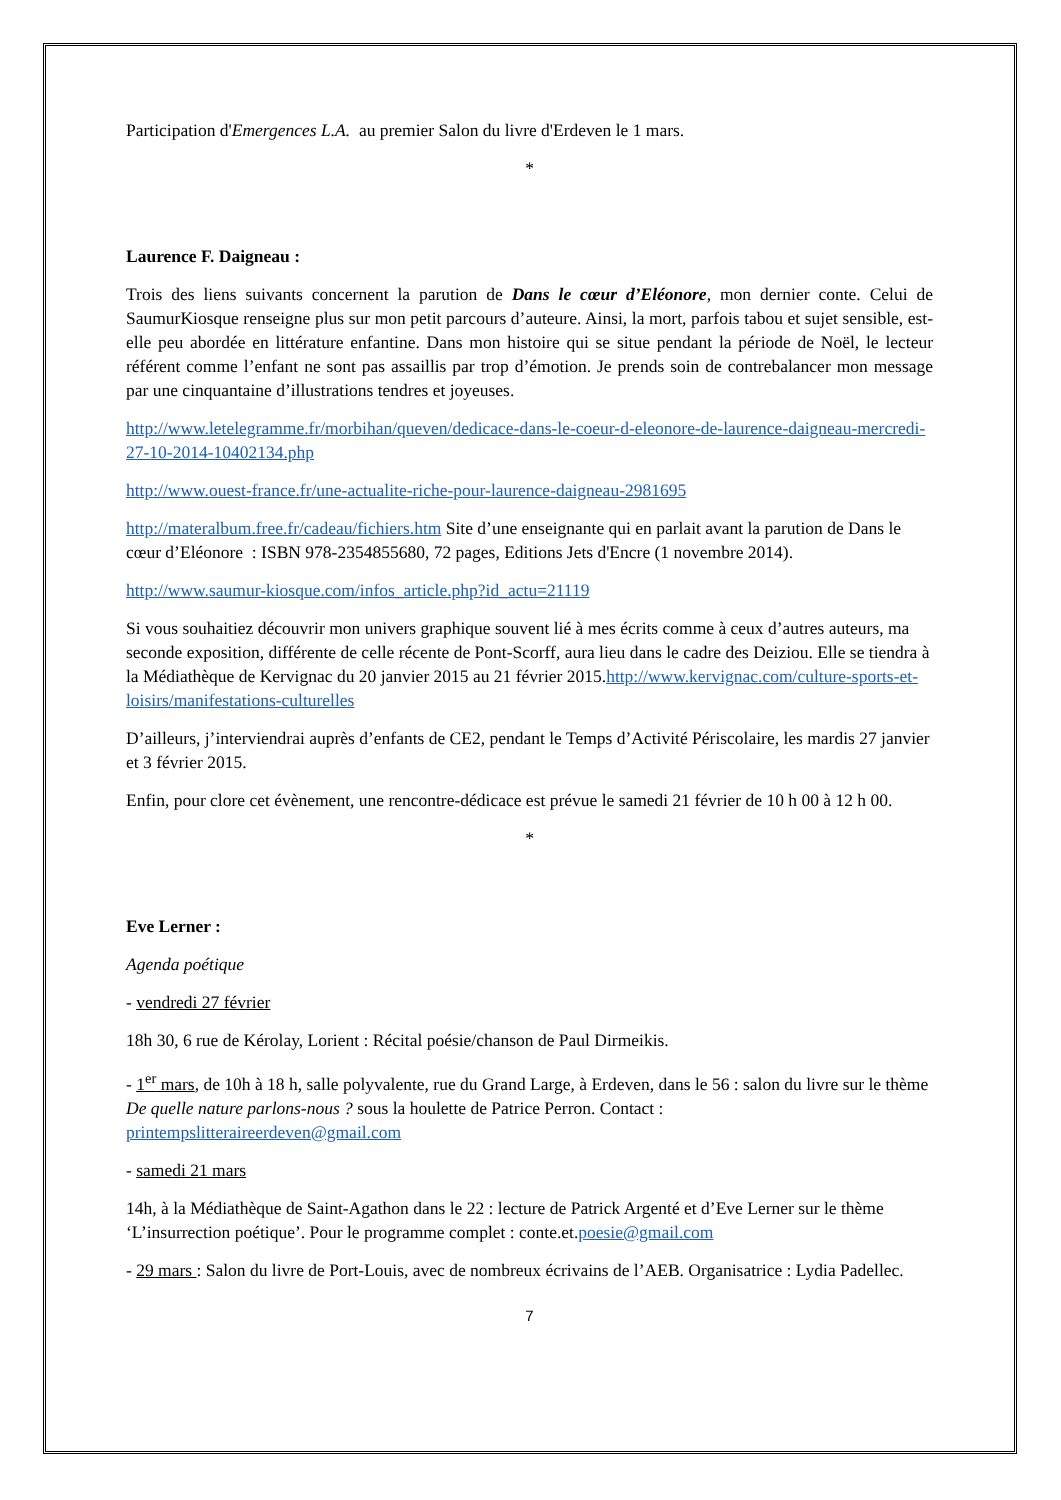Participation d'Emergences L.A. au premier Salon du livre d'Erdeven le 1 mars.
*
Laurence F. Daigneau :
Trois des liens suivants concernent la parution de Dans le cœur d’Eléonore, mon dernier conte. Celui de SaumurKiosque renseigne plus sur mon petit parcours d’auteure. Ainsi, la mort, parfois tabou et sujet sensible, est-elle peu abordée en littérature enfantine. Dans mon histoire qui se situe pendant la période de Noël, le lecteur référent comme l’enfant ne sont pas assaillis par trop d’émotion. Je prends soin de contrebalancer mon message par une cinquantaine d’illustrations tendres et joyeuses.
http://www.letelegramme.fr/morbihan/queven/dedicace-dans-le-coeur-d-eleonore-de-laurence-daigneau-mercredi-27-10-2014-10402134.php
http://www.ouest-france.fr/une-actualite-riche-pour-laurence-daigneau-2981695
http://materalbum.free.fr/cadeau/fichiers.htm Site d’une enseignante qui en parlait avant la parution de Dans le cœur d’Eléonore : ISBN 978-2354855680, 72 pages, Editions Jets d'Encre (1 novembre 2014).
http://www.saumur-kiosque.com/infos_article.php?id_actu=21119
Si vous souhaitiez découvrir mon univers graphique souvent lié à mes écrits comme à ceux d’autres auteurs, ma seconde exposition, différente de celle récente de Pont-Scorff, aura lieu dans le cadre des Deiziou. Elle se tiendra à la Médiathèque de Kervignac du 20 janvier 2015 au 21 février 2015.http://www.kervignac.com/culture-sports-et-loisirs/manifestations-culturelles
D’ailleurs, j’interviendrai auprès d’enfants de CE2, pendant le Temps d’Activité Périscolaire, les mardis 27 janvier et 3 février 2015.
Enfin, pour clore cet évènement, une rencontre-dédicace est prévue le samedi 21 février de 10 h 00 à 12 h 00.
*
Eve Lerner :
Agenda poétique
- vendredi 27 février
18h 30, 6 rue de Kérolay, Lorient : Récital poésie/chanson de Paul Dirmeikis.
- 1<sup>er</sup> mars, de 10h à 18 h, salle polyvalente, rue du Grand Large, à Erdeven, dans le 56 : salon du livre sur le thème De quelle nature parlons-nous ? sous la houlette de Patrice Perron. Contact : printempslitteraireerdeven@gmail.com
- samedi 21 mars
14h, à la Médiathèque de Saint-Agathon dans le 22 : lecture de Patrick Argenté et d’Eve Lerner sur le thème ‘L’insurrection poétique’. Pour le programme complet : conte.et.poesie@gmail.com
- 29 mars : Salon du livre de Port-Louis, avec de nombreux écrivains de l’AEB. Organisatrice : Lydia Padellec.
7